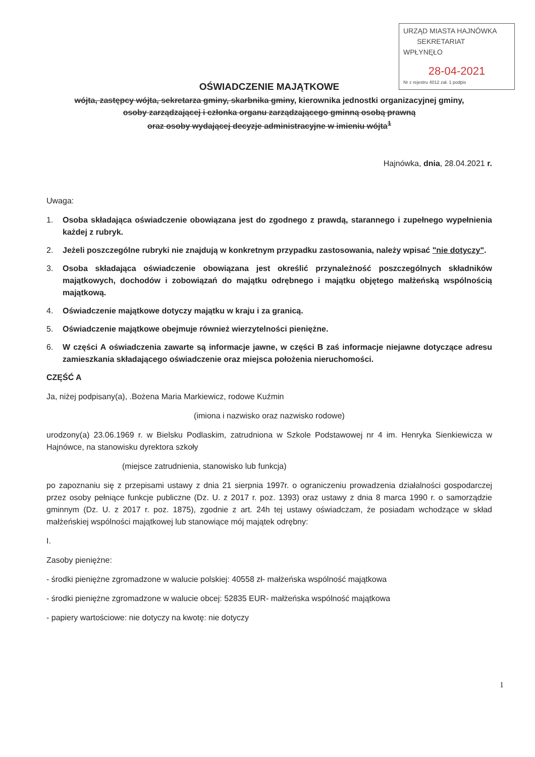URZĄD MIASTA HAJNÓWKA
SEKRETARIAT
WPŁYNĘŁO
28-04-2021
Nr z rejestru 4012 zał. 1 podpis
OŚWIADCZENIE MAJĄTKOWE
wójta, zastępcy wójta, sekretarza gminy, skarbnika gminy, kierownika jednostki organizacyjnej gminy,
osoby zarządzającej i członka organu zarządzającego gminną osobą prawną
oraz osoby wydającej decyzje administracyjne w imieniu wójta<sup>1</sup>
Hajnówka, dnia, 28.04.2021 r.
Uwaga:
1. Osoba składająca oświadczenie obowiązana jest do zgodnego z prawdą, starannego i zupełnego wypełnienia każdej z rubryk.
2. Jeżeli poszczególne rubryki nie znajdują w konkretnym przypadku zastosowania, należy wpisać "nie dotyczy".
3. Osoba składająca oświadczenie obowiązana jest określić przynależność poszczególnych składników majątkowych, dochodów i zobowiązań do majątku odrębnego i majątku objętego małżeńską wspólnością majątkową.
4. Oświadczenie majątkowe dotyczy majątku w kraju i za granicą.
5. Oświadczenie majątkowe obejmuje również wierzytelności pieniężne.
6. W części A oświadczenia zawarte są informacje jawne, w części B zaś informacje niejawne dotyczące adresu zamieszkania składającego oświadczenie oraz miejsca położenia nieruchomości.
CZĘŚĆ A
Ja, niżej podpisany(a), .Bożena Maria Markiewicz, rodowe Kuźmin
(imiona i nazwisko oraz nazwisko rodowe)
urodzony(a) 23.06.1969 r. w Bielsku Podlaskim, zatrudniona w Szkole Podstawowej nr 4 im. Henryka Sienkiewicza w Hajnówce, na stanowisku dyrektora szkoły
(miejsce zatrudnienia, stanowisko lub funkcja)
po zapoznaniu się z przepisami ustawy z dnia 21 sierpnia 1997r. o ograniczeniu prowadzenia działalności gospodarczej przez osoby pełniące funkcje publiczne (Dz. U. z 2017 r. poz. 1393) oraz ustawy z dnia 8 marca 1990 r. o samorządzie gminnym (Dz. U. z 2017 r. poz. 1875), zgodnie z art. 24h tej ustawy oświadczam, że posiadam wchodzące w skład małżeńskiej wspólności majątkowej lub stanowiące mój majątek odrębny:
I.
Zasoby pieniężne:
- środki pieniężne zgromadzone w walucie polskiej: 40558 zł- małżeńska wspólność majątkowa
- środki pieniężne zgromadzone w walucie obcej: 52835 EUR- małżeńska wspólność majątkowa
- papiery wartościowe: nie dotyczy na kwotę: nie dotyczy
1